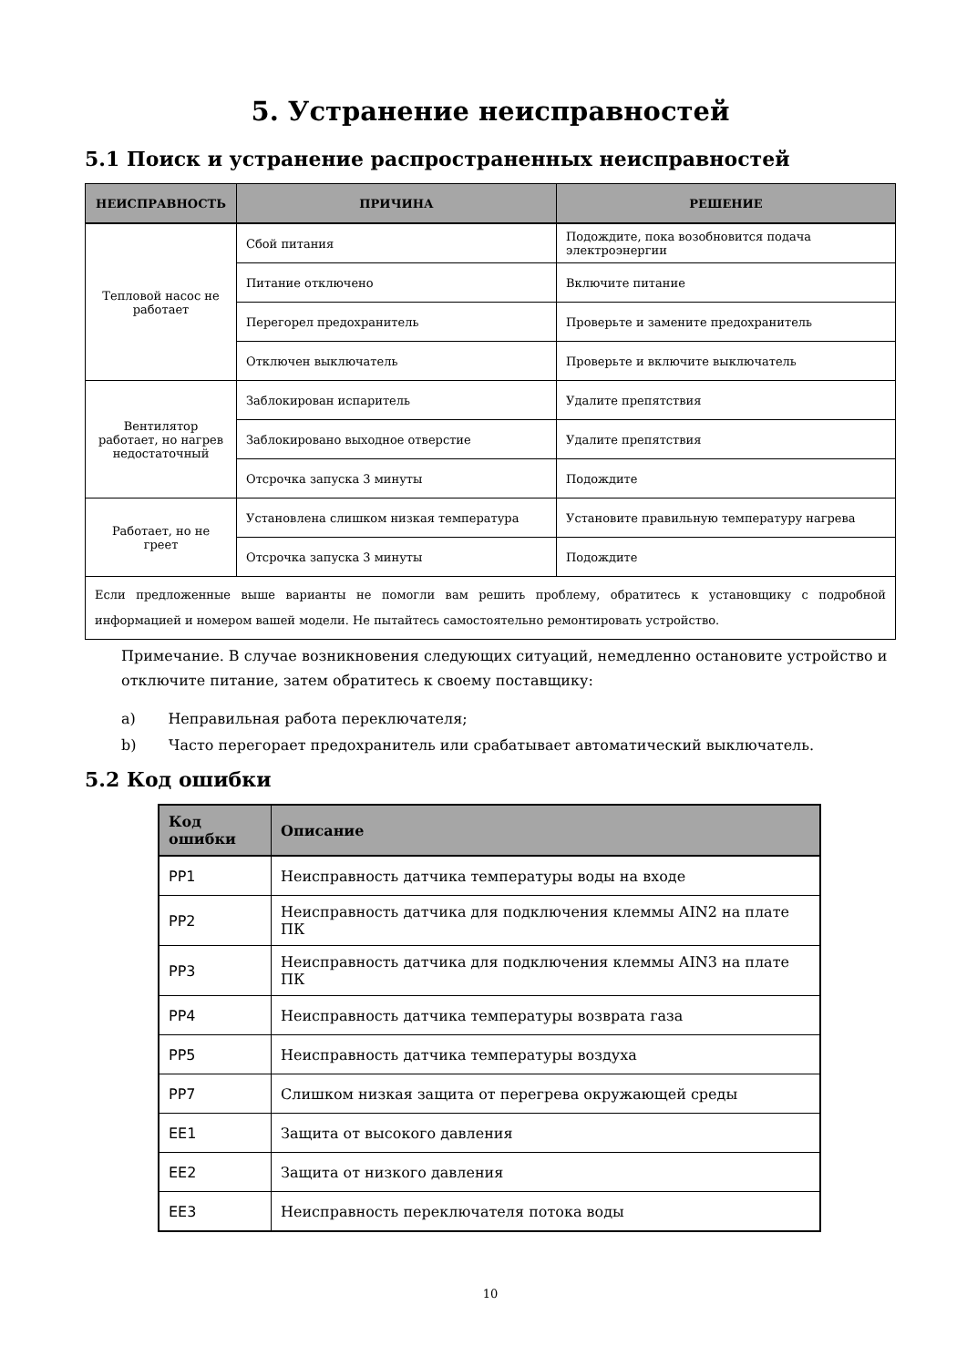5. Устранение неисправностей
5.1 Поиск и устранение распространенных неисправностей
| НЕИСПРАВНОСТЬ | ПРИЧИНА | РЕШЕНИЕ |
| --- | --- | --- |
| Тепловой насос не работает | Сбой питания | Подождите, пока возобновится подача электроэнергии |
| | Питание отключено | Включите питание |
| | Перегорел предохранитель | Проверьте и замените предохранитель |
| | Отключен выключатель | Проверьте и включите выключатель |
| Вентилятор работает, но нагрев недостаточный | Заблокирован испаритель | Удалите препятствия |
| | Заблокировано выходное отверстие | Удалите препятствия |
| | Отсрочка запуска 3 минуты | Подождите |
| Работает, но не греет | Установлена слишком низкая температура | Установите правильную температуру нагрева |
| | Отсрочка запуска 3 минуты | Подождите |
| Если предложенные выше варианты не помогли вам решить проблему, обратитесь к установщику с подробной информацией и номером вашей модели. Не пытайтесь самостоятельно ремонтировать устройство. | | |
Примечание. В случае возникновения следующих ситуаций, немедленно остановите устройство и отключите питание, затем обратитесь к своему поставщику:
a) Неправильная работа переключателя;
b) Часто перегорает предохранитель или срабатывает автоматический выключатель.
5.2 Код ошибки
| Код ошибки | Описание |
| --- | --- |
| PP1 | Неисправность датчика температуры воды на входе |
| PP2 | Неисправность датчика для подключения клеммы AIN2 на плате ПК |
| PP3 | Неисправность датчика для подключения клеммы AIN3 на плате ПК |
| PP4 | Неисправность датчика температуры возврата газа |
| PP5 | Неисправность датчика температуры воздуха |
| PP7 | Слишком низкая защита от перегрева окружающей среды |
| EE1 | Защита от высокого давления |
| EE2 | Защита от низкого давления |
| EE3 | Неисправность переключателя потока воды |
10